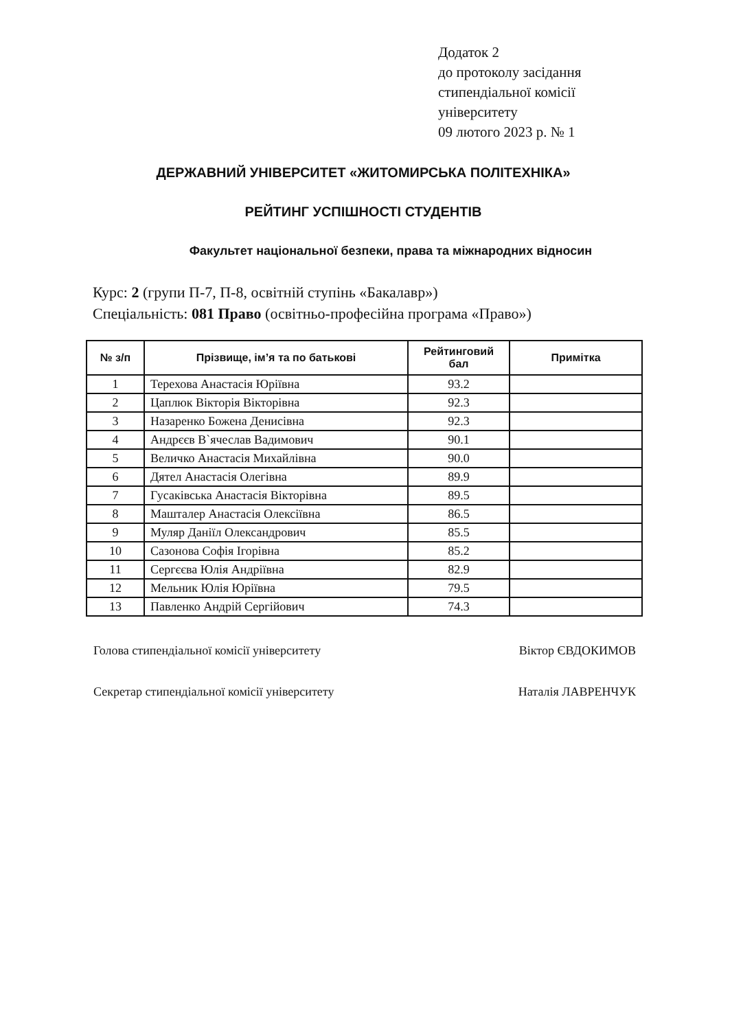Додаток 2
до протоколу засідання
стипендіальної комісії
університету
09 лютого 2023 р. № 1
ДЕРЖАВНИЙ УНІВЕРСИТЕТ «ЖИТОМИРСЬКА ПОЛІТЕХНІКА»
РЕЙТИНГ УСПІШНОСТІ СТУДЕНТІВ
Факультет національної безпеки, права та міжнародних відносин
Курс: 2 (групи П-7, П-8, освітній ступінь «Бакалавр»)
Спеціальність: 081 Право (освітньо-професійна програма «Право»)
| № з/п | Прізвище, ім’я та по батькові | Рейтинговий бал | Примітка |
| --- | --- | --- | --- |
| 1 | Терехова Анастасія Юріївна | 93.2 | |
| 2 | Цаплюк Вікторія Вікторівна | 92.3 | |
| 3 | Назаренко Божена Денисівна | 92.3 | |
| 4 | Андрєєв В`ячеслав Вадимович | 90.1 | |
| 5 | Величко Анастасія Михайлівна | 90.0 | |
| 6 | Дятел Анастасія Олегівна | 89.9 | |
| 7 | Гусаківська Анастасія Вікторівна | 89.5 | |
| 8 | Машталер Анастасія Олексіївна | 86.5 | |
| 9 | Муляр Даніїл Олександрович | 85.5 | |
| 10 | Сазонова Софія Ігорівна | 85.2 | |
| 11 | Сергєєва Юлія Андріївна | 82.9 | |
| 12 | Мельник Юлія Юріївна | 79.5 | |
| 13 | Павленко Андрій Сергійович | 74.3 | |
Голова стипендіальної комісії університету Віктор ЄВДОКИМОВ
Секретар стипендіальної комісії університету Наталія ЛАВРЕНЧУК